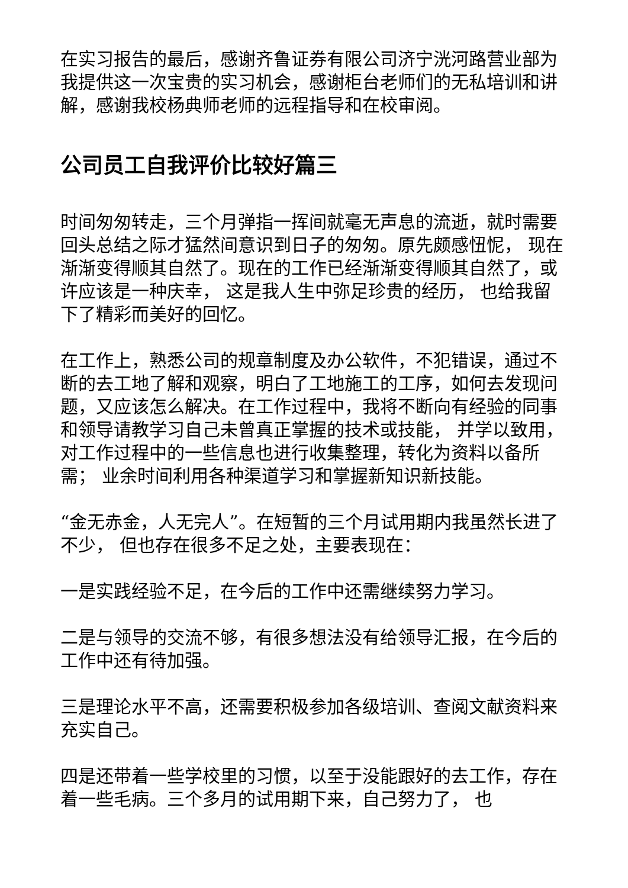在实习报告的最后，感谢齐鲁证券有限公司济宁洸河路营业部为我提供这一次宝贵的实习机会，感谢柜台老师们的无私培训和讲解，感谢我校杨典师老师的远程指导和在校审阅。
公司员工自我评价比较好篇三
时间匆匆转走，三个月弹指一挥间就毫无声息的流逝，就时需要回头总结之际才猛然间意识到日子的匆匆。原先颇感忸怩， 现在渐渐变得顺其自然了。现在的工作已经渐渐变得顺其自然了，或许应该是一种庆幸， 这是我人生中弥足珍贵的经历， 也给我留下了精彩而美好的回忆。
在工作上，熟悉公司的规章制度及办公软件，不犯错误，通过不断的去工地了解和观察，明白了工地施工的工序，如何去发现问题，又应该怎么解决。在工作过程中，我将不断向有经验的同事和领导请教学习自己未曾真正掌握的技术或技能， 并学以致用， 对工作过程中的一些信息也进行收集整理，转化为资料以备所需； 业余时间利用各种渠道学习和掌握新知识新技能。
“金无赤金，人无完人”。在短暂的三个月试用期内我虽然长进了不少， 但也存在很多不足之处，主要表现在：
一是实践经验不足，在今后的工作中还需继续努力学习。
二是与领导的交流不够，有很多想法没有给领导汇报，在今后的工作中还有待加强。
三是理论水平不高，还需要积极参加各级培训、查阅文献资料来充实自己。
四是还带着一些学校里的习惯，以至于没能跟好的去工作，存在着一些毛病。三个多月的试用期下来，自己努力了， 也